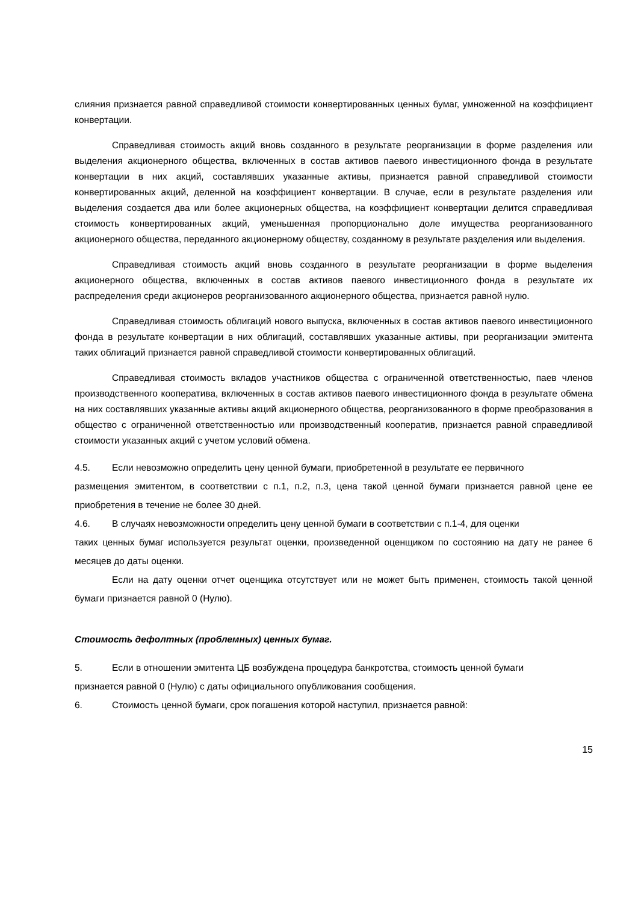слияния признается равной справедливой стоимости конвертированных ценных бумаг, умноженной на коэффициент конвертации.
Справедливая стоимость акций вновь созданного в результате реорганизации в форме разделения или выделения акционерного общества, включенных в состав активов паевого инвестиционного фонда в результате конвертации в них акций, составлявших указанные активы, признается равной справедливой стоимости конвертированных акций, деленной на коэффициент конвертации. В случае, если в результате разделения или выделения создается два или более акционерных общества, на коэффициент конвертации делится справедливая стоимость конвертированных акций, уменьшенная пропорционально доле имущества реорганизованного акционерного общества, переданного акционерному обществу, созданному в результате разделения или выделения.
Справедливая стоимость акций вновь созданного в результате реорганизации в форме выделения акционерного общества, включенных в состав активов паевого инвестиционного фонда в результате их распределения среди акционеров реорганизованного акционерного общества, признается равной нулю.
Справедливая стоимость облигаций нового выпуска, включенных в состав активов паевого инвестиционного фонда в результате конвертации в них облигаций, составлявших указанные активы, при реорганизации эмитента таких облигаций признается равной справедливой стоимости конвертированных облигаций.
Справедливая стоимость вкладов участников общества с ограниченной ответственностью, паев членов производственного кооператива, включенных в состав активов паевого инвестиционного фонда в результате обмена на них составлявших указанные активы акций акционерного общества, реорганизованного в форме преобразования в общество с ограниченной ответственностью или производственный кооператив, признается равной справедливой стоимости указанных акций с учетом условий обмена.
4.5. Если невозможно определить цену ценной бумаги, приобретенной в результате ее первичного
размещения эмитентом, в соответствии с п.1, п.2, п.3, цена такой ценной бумаги признается равной цене ее приобретения в течение не более 30 дней.
4.6. В случаях невозможности определить цену ценной бумаги в соответствии с п.1-4, для оценки
таких ценных бумаг используется результат оценки, произведенной оценщиком по состоянию на дату не ранее 6 месяцев до даты оценки.
Если на дату оценки отчет оценщика отсутствует или не может быть применен, стоимость такой ценной бумаги признается равной 0 (Нулю).
Стоимость дефолтных (проблемных) ценных бумаг.
5. Если в отношении эмитента ЦБ возбуждена процедура банкротства, стоимость ценной бумаги
признается равной 0 (Нулю) с даты официального опубликования сообщения.
6. Стоимость ценной бумаги, срок погашения которой наступил, признается равной:
15